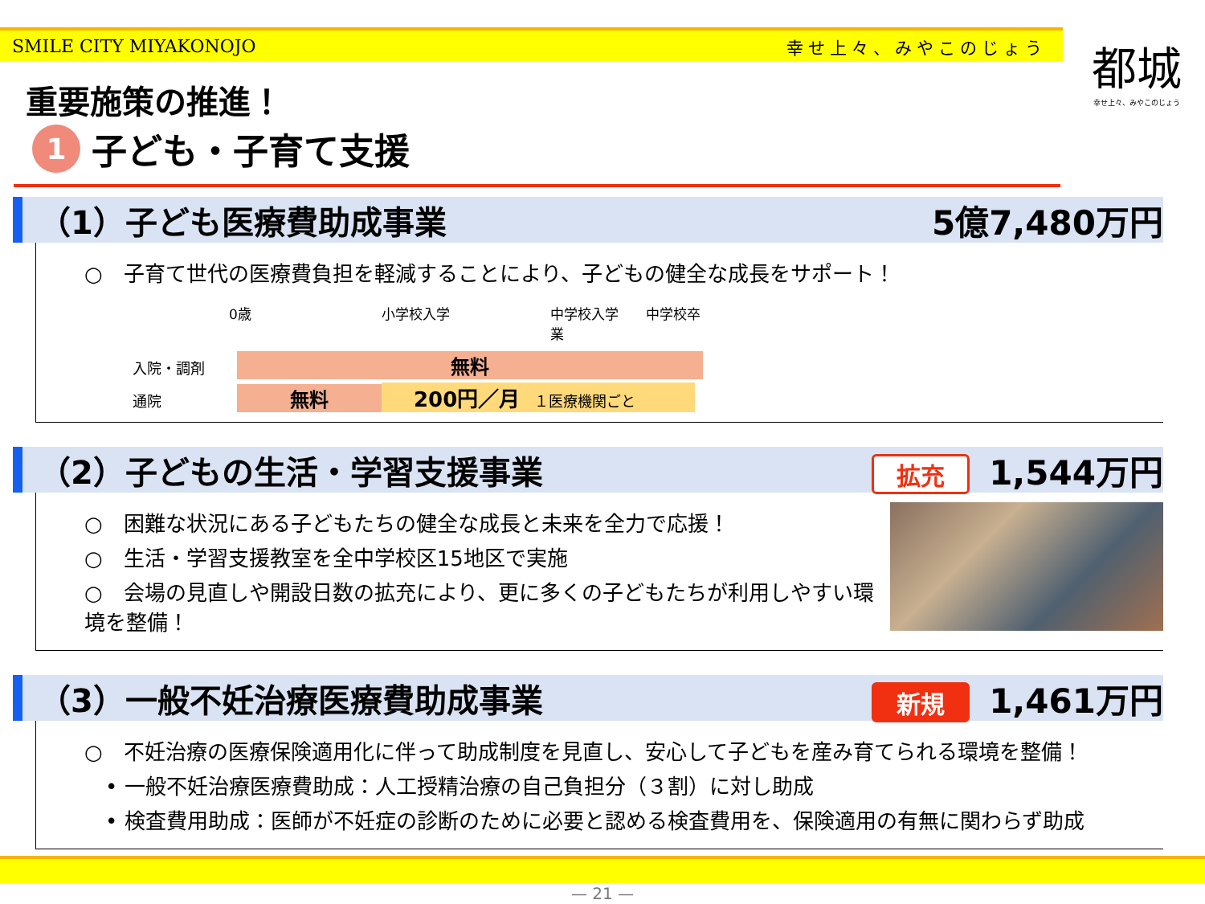SMILE CITY MIYAKONOJO 幸せ上々、みやこのじょう
都城
幸せ上々、みやこのじょう
重要施策の推進！
1 子ども・子育て支援
（1）子ども医療費助成事業 5億7,480万円
○　子育て世代の医療費負担を軽減することにより、子どもの健全な成長をサポート！
0歳 小学校入学 中学校入学　　中学校卒業
入院・調剤 無料
通院 無料 200円／月　１医療機関ごと
（2）子どもの生活・学習支援事業 拡充 1,544万円
○　困難な状況にある子どもたちの健全な成長と未来を全力で応援！
○　生活・学習支援教室を全中学校区15地区で実施
○　会場の見直しや開設日数の拡充により、更に多くの子どもたちが利用しやすい環境を整備！
（3）一般不妊治療医療費助成事業 新規 1,461万円
○　不妊治療の医療保険適用化に伴って助成制度を見直し、安心して子どもを産み育てられる環境を整備！
　• 一般不妊治療医療費助成：人工授精治療の自己負担分（３割）に対し助成
　• 検査費用助成：医師が不妊症の診断のために必要と認める検査費用を、保険適用の有無に関わらず助成
— 21 —